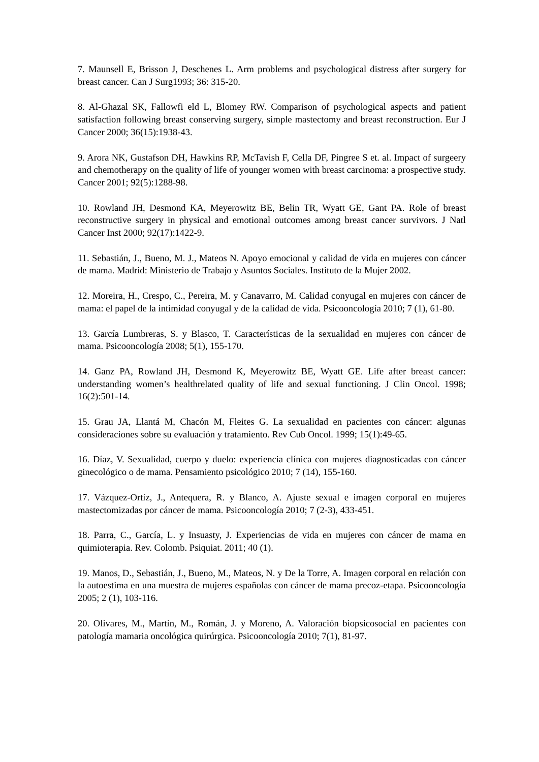7. Maunsell E, Brisson J, Deschenes L. Arm problems and psychological distress after surgery for breast cancer. Can J Surg1993; 36: 315-20.
8. Al-Ghazal SK, Fallowfi eld L, Blomey RW. Comparison of psychological aspects and patient satisfaction following breast conserving surgery, simple mastectomy and breast reconstruction. Eur J Cancer 2000; 36(15):1938-43.
9. Arora NK, Gustafson DH, Hawkins RP, McTavish F, Cella DF, Pingree S et. al. Impact of surgeery and chemotherapy on the quality of life of younger women with breast carcinoma: a prospective study. Cancer 2001; 92(5):1288-98.
10. Rowland JH, Desmond KA, Meyerowitz BE, Belin TR, Wyatt GE, Gant PA. Role of breast reconstructive surgery in physical and emotional outcomes among breast cancer survivors. J Natl Cancer Inst 2000; 92(17):1422-9.
11. Sebastián, J., Bueno, M. J., Mateos N. Apoyo emocional y calidad de vida en mujeres con cáncer de mama. Madrid: Ministerio de Trabajo y Asuntos Sociales. Instituto de la Mujer 2002.
12. Moreira, H., Crespo, C., Pereira, M. y Canavarro, M. Calidad conyugal en mujeres con cáncer de mama: el papel de la intimidad conyugal y de la calidad de vida. Psicooncología 2010; 7 (1), 61-80.
13. García Lumbreras, S. y Blasco, T. Características de la sexualidad en mujeres con cáncer de mama. Psicooncología 2008; 5(1), 155-170.
14. Ganz PA, Rowland JH, Desmond K, Meyerowitz BE, Wyatt GE. Life after breast cancer: understanding women’s healthrelated quality of life and sexual functioning. J Clin Oncol. 1998; 16(2):501-14.
15. Grau JA, Llantá M, Chacón M, Fleites G. La sexualidad en pacientes con cáncer: algunas consideraciones sobre su evaluación y tratamiento. Rev Cub Oncol. 1999; 15(1):49-65.
16. Díaz, V. Sexualidad, cuerpo y duelo: experiencia clínica con mujeres diagnosticadas con cáncer ginecológico o de mama. Pensamiento psicológico 2010; 7 (14), 155-160.
17. Vázquez-Ortíz, J., Antequera, R. y Blanco, A. Ajuste sexual e imagen corporal en mujeres mastectomizadas por cáncer de mama. Psicooncología 2010; 7 (2-3), 433-451.
18. Parra, C., García, L. y Insuasty, J. Experiencias de vida en mujeres con cáncer de mama en quimioterapia. Rev. Colomb. Psiquiat. 2011; 40 (1).
19. Manos, D., Sebastián, J., Bueno, M., Mateos, N. y De la Torre, A. Imagen corporal en relación con la autoestima en una muestra de mujeres españolas con cáncer de mama precoz-etapa. Psicooncología 2005; 2 (1), 103-116.
20. Olivares, M., Martín, M., Román, J. y Moreno, A. Valoración biopsicosocial en pacientes con patología mamaria oncológica quirúrgica. Psicooncología 2010; 7(1), 81-97.